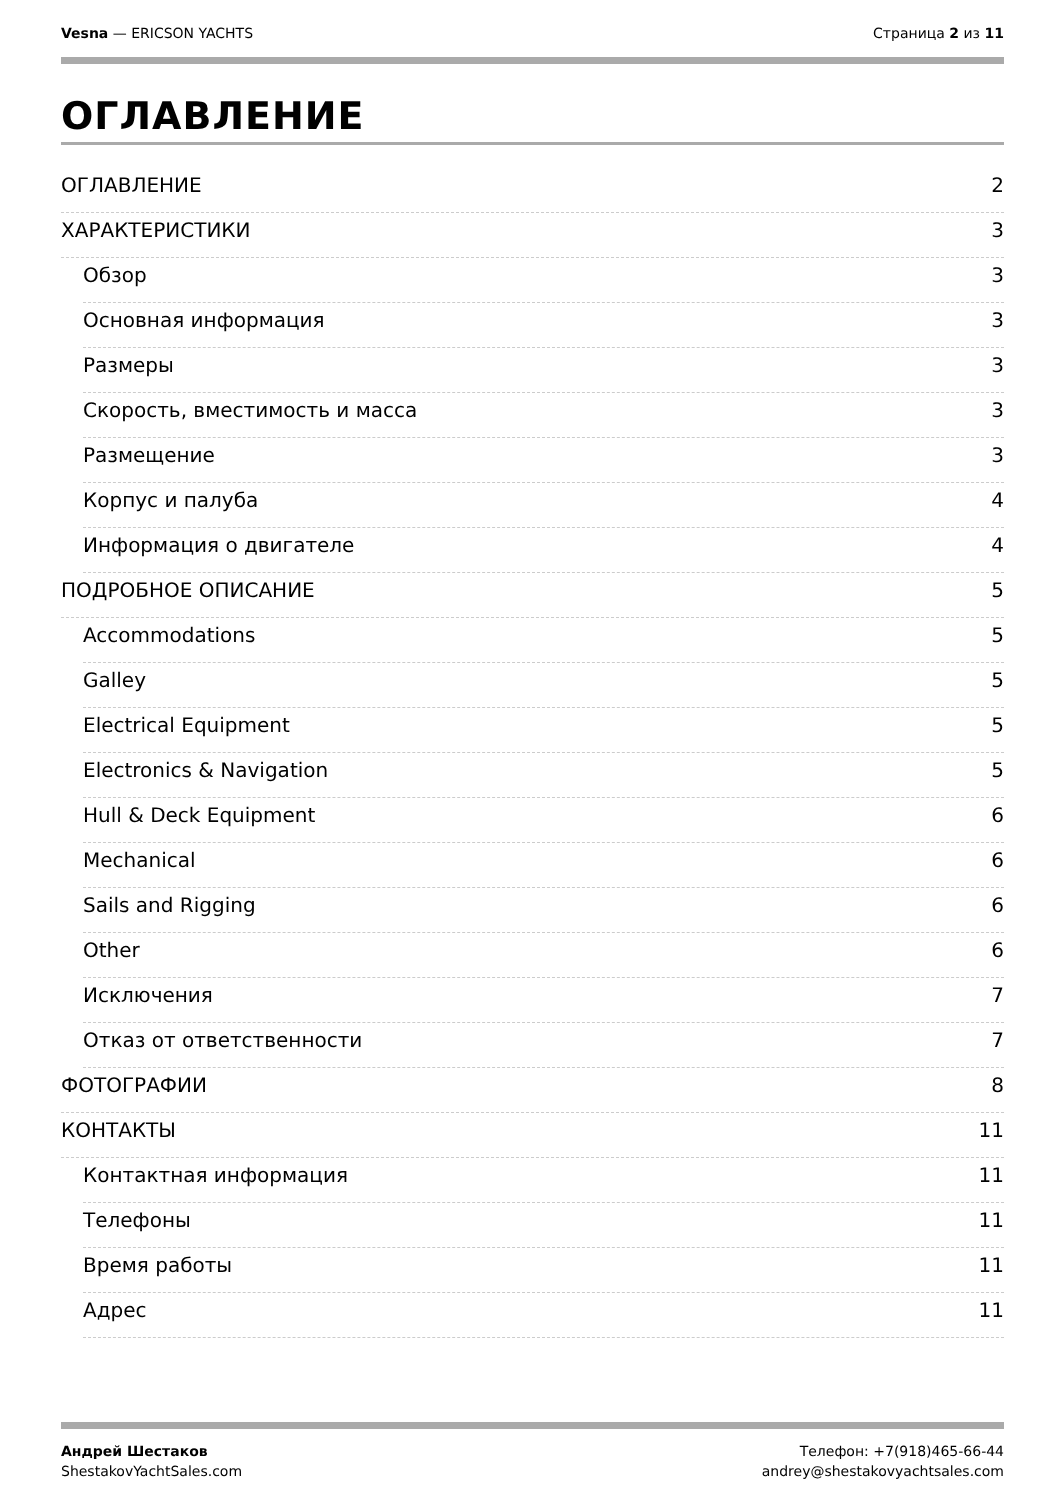Vesna — ERICSON YACHTS Страница 2 из 11
ОГЛАВЛЕНИЕ
ОГЛАВЛЕНИЕ 2
ХАРАКТЕРИСТИКИ 3
Обзор 3
Основная информация 3
Размеры 3
Скорость, вместимость и масса 3
Размещение 3
Корпус и палуба 4
Информация о двигателе 4
ПОДРОБНОЕ ОПИСАНИЕ 5
Accommodations 5
Galley 5
Electrical Equipment 5
Electronics & Navigation 5
Hull & Deck Equipment 6
Mechanical 6
Sails and Rigging 6
Other 6
Исключения 7
Отказ от ответственности 7
ФОТОГРАФИИ 8
КОНТАКТЫ 11
Контактная информация 11
Телефоны 11
Время работы 11
Адрес 11
Андрей Шестаков
ShestakovYachtSales.com
Телефон: +7(918)465-66-44
andrey@shestakovyachtsales.com